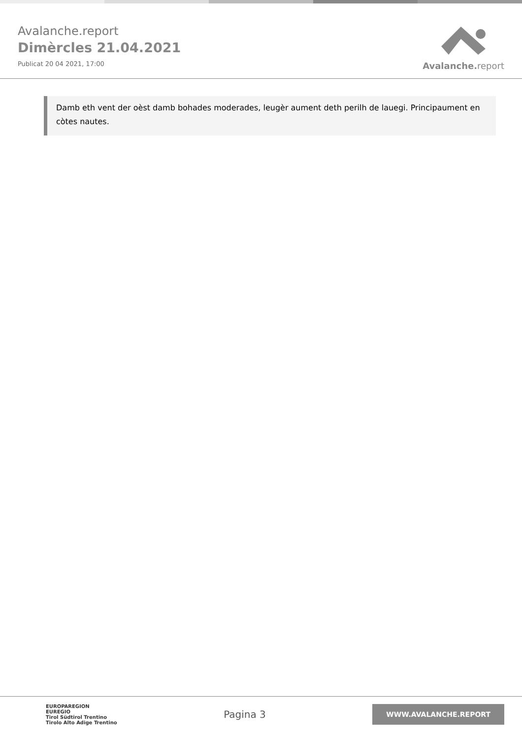Avalanche.report
Dimèrcles 21.04.2021
Publicat 20 04 2021, 17:00
Avalanche. report
Damb eth vent der oèst damb bohades moderades, leugèr aument deth perilh de lauegi. Principaument en còtes nautes.
EUROPAREGION
EUREGIO
Tirol Südtirol Trentino
Tirolo Alto Adige Trentino
Pagina 3
WWW.AVALANCHE.REPORT